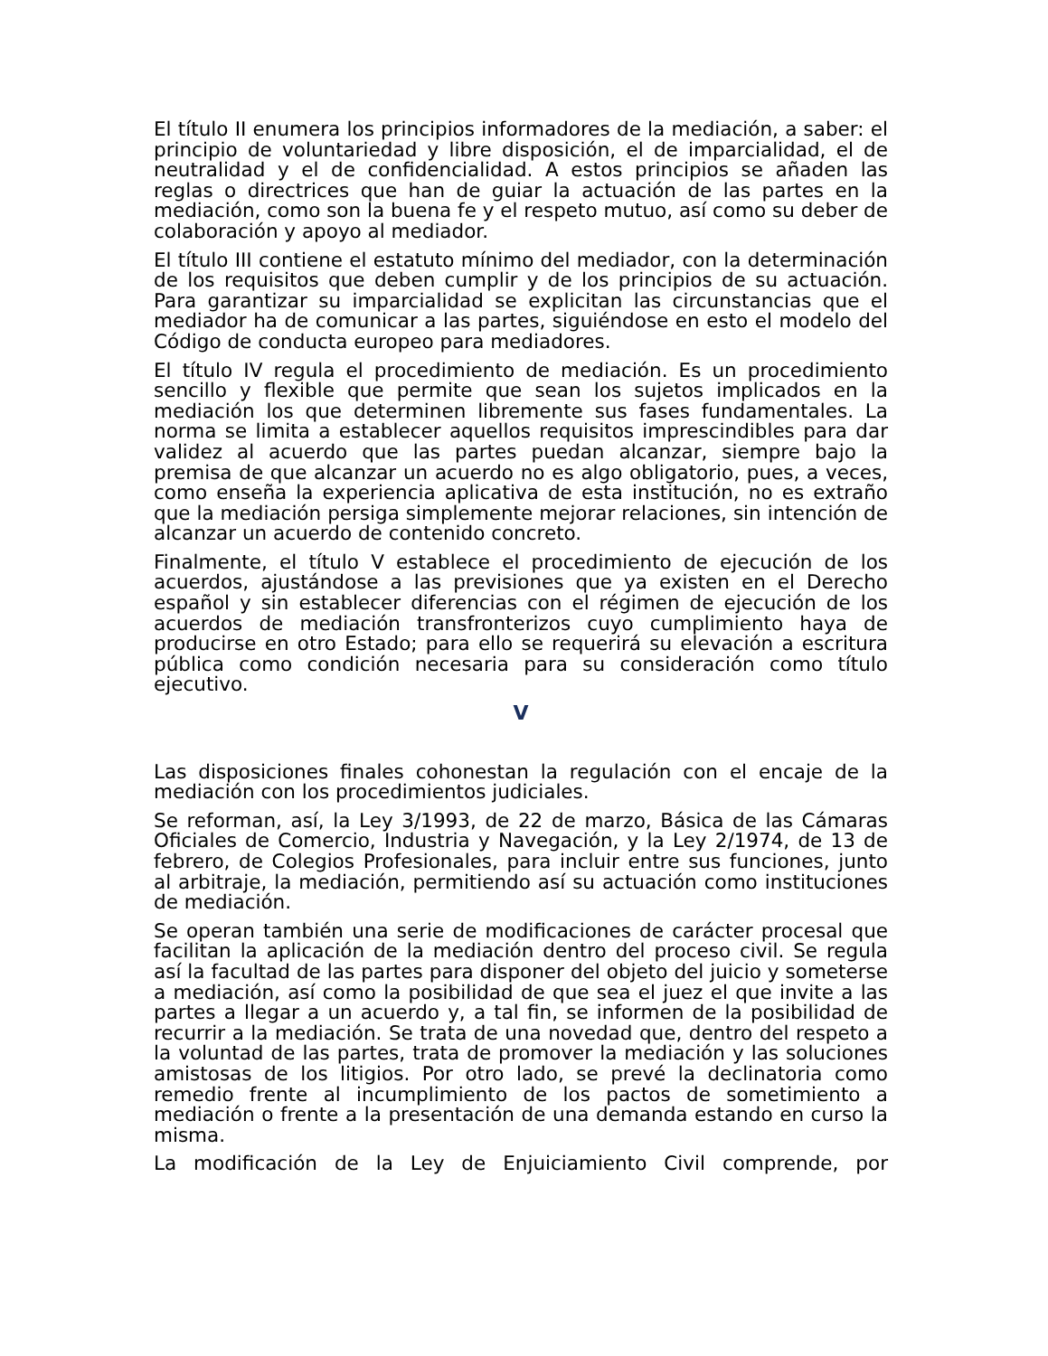El título II enumera los principios informadores de la mediación, a saber: el principio de voluntariedad y libre disposición, el de imparcialidad, el de neutralidad y el de confidencialidad. A estos principios se añaden las reglas o directrices que han de guiar la actuación de las partes en la mediación, como son la buena fe y el respeto mutuo, así como su deber de colaboración y apoyo al mediador.
El título III contiene el estatuto mínimo del mediador, con la determinación de los requisitos que deben cumplir y de los principios de su actuación. Para garantizar su imparcialidad se explicitan las circunstancias que el mediador ha de comunicar a las partes, siguiéndose en esto el modelo del Código de conducta europeo para mediadores.
El título IV regula el procedimiento de mediación. Es un procedimiento sencillo y flexible que permite que sean los sujetos implicados en la mediación los que determinen libremente sus fases fundamentales. La norma se limita a establecer aquellos requisitos imprescindibles para dar validez al acuerdo que las partes puedan alcanzar, siempre bajo la premisa de que alcanzar un acuerdo no es algo obligatorio, pues, a veces, como enseña la experiencia aplicativa de esta institución, no es extraño que la mediación persiga simplemente mejorar relaciones, sin intención de alcanzar un acuerdo de contenido concreto.
Finalmente, el título V establece el procedimiento de ejecución de los acuerdos, ajustándose a las previsiones que ya existen en el Derecho español y sin establecer diferencias con el régimen de ejecución de los acuerdos de mediación transfronterizos cuyo cumplimiento haya de producirse en otro Estado; para ello se requerirá su elevación a escritura pública como condición necesaria para su consideración como título ejecutivo.
V
Las disposiciones finales cohonestan la regulación con el encaje de la mediación con los procedimientos judiciales.
Se reforman, así, la Ley 3/1993, de 22 de marzo, Básica de las Cámaras Oficiales de Comercio, Industria y Navegación, y la Ley 2/1974, de 13 de febrero, de Colegios Profesionales, para incluir entre sus funciones, junto al arbitraje, la mediación, permitiendo así su actuación como instituciones de mediación.
Se operan también una serie de modificaciones de carácter procesal que facilitan la aplicación de la mediación dentro del proceso civil. Se regula así la facultad de las partes para disponer del objeto del juicio y someterse a mediación, así como la posibilidad de que sea el juez el que invite a las partes a llegar a un acuerdo y, a tal fin, se informen de la posibilidad de recurrir a la mediación. Se trata de una novedad que, dentro del respeto a la voluntad de las partes, trata de promover la mediación y las soluciones amistosas de los litigios. Por otro lado, se prevé la declinatoria como remedio frente al incumplimiento de los pactos de sometimiento a mediación o frente a la presentación de una demanda estando en curso la misma.
La modificación de la Ley de Enjuiciamiento Civil comprende, por